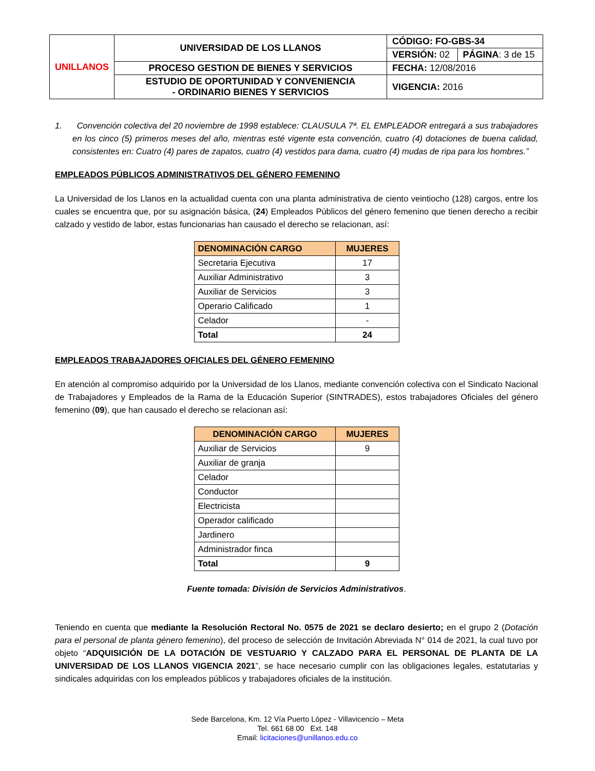| UNILLANOS | UNIVERSIDAD DE LOS LLANOS | CÓDIGO: FO-GBS-34 | |
| | | VERSIÓN: 02 | PÁGINA : 3 de 15 |
| | PROCESO GESTION DE BIENES Y SERVICIOS | FECHA: 12/08/2016 | |
| | ESTUDIO DE OPORTUNIDAD Y CONVENIENCIA - ORDINARIO BIENES Y SERVICIOS | VIGENCIA: 2016 | |
1. Convención colectiva del 20 noviembre de 1998 establece: CLAUSULA 7ª. EL EMPLEADOR entregará a sus trabajadores en los cinco (5) primeros meses del año, mientras esté vigente esta convención, cuatro (4) dotaciones de buena calidad, consistentes en: Cuatro (4) pares de zapatos, cuatro (4) vestidos para dama, cuatro (4) mudas de ripa para los hombres.”
EMPLEADOS PÚBLICOS ADMINISTRATIVOS DEL GÉNERO FEMENINO
La Universidad de los Llanos en la actualidad cuenta con una planta administrativa de ciento veintiocho (128) cargos, entre los cuales se encuentra que, por su asignación básica, (24) Empleados Públicos del género femenino que tienen derecho a recibir calzado y vestido de labor, estas funcionarias han causado el derecho se relacionan, así:
| DENOMINACIÓN CARGO | MUJERES |
| --- | --- |
| Secretaria Ejecutiva | 17 |
| Auxiliar Administrativo | 3 |
| Auxiliar de Servicios | 3 |
| Operario Calificado | 1 |
| Celador | - |
| Total | 24 |
EMPLEADOS TRABAJADORES OFICIALES DEL GÉNERO FEMENINO
En atención al compromiso adquirido por la Universidad de los Llanos, mediante convención colectiva con el Sindicato Nacional de Trabajadores y Empleados de la Rama de la Educación Superior (SINTRADES), estos trabajadores Oficiales del género femenino (09), que han causado el derecho se relacionan así:
| DENOMINACIÓN CARGO | MUJERES |
| --- | --- |
| Auxiliar de Servicios | 9 |
| Auxiliar de granja | |
| Celador | |
| Conductor | |
| Electricista | |
| Operador calificado | |
| Jardinero | |
| Administrador finca | |
| Total | 9 |
Fuente tomada: División de Servicios Administrativos.
Teniendo en cuenta que mediante la Resolución Rectoral No. 0575 de 2021 se declaro desierto; en el grupo 2 (Dotación para el personal de planta género femenino), del proceso de selección de Invitación Abreviada N° 014 de 2021, la cual tuvo por objeto “ADQUISICIÓN DE LA DOTACIÓN DE VESTUARIO Y CALZADO PARA EL PERSONAL DE PLANTA DE LA UNIVERSIDAD DE LOS LLANOS VIGENCIA 2021”, se hace necesario cumplir con las obligaciones legales, estatutarias y sindicales adquiridas con los empleados públicos y trabajadores oficiales de la institución.
Sede Barcelona, Km. 12 Vía Puerto López - Villavicencio – Meta
Tel. 661 68 00 Ext. 148
Email: licitaciones@unillanos.edu.co